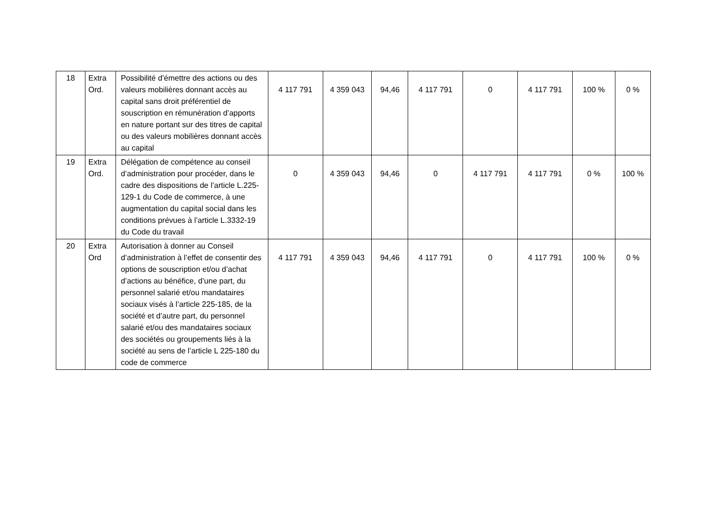| 18 | Extra Ord. | Possibilité d’émettre des actions ou des valeurs mobilières donnant accès au capital sans droit préférentiel de souscription en rémunération d’apports en nature portant sur des titres de capital ou des valeurs mobilières donnant accès au capital | 4 117 791 | 4 359 043 | 94,46 | 4 117 791 | 0 | 4 117 791 | 100 % | 0 % |
| 19 | Extra Ord. | Délégation de compétence au conseil d’administration pour procéder, dans le cadre des dispositions de l’article L.225-129-1 du Code de commerce, à une augmentation du capital social dans les conditions prévues à l’article L.3332-19 du Code du travail | 0 | 4 359 043 | 94,46 | 0 | 4 117 791 | 4 117 791 | 0 % | 100 % |
| 20 | Extra Ord | Autorisation à donner au Conseil d’administration à l’effet de consentir des options de souscription et/ou d’achat d’actions au bénéfice, d’une part, du personnel salarié et/ou mandataires sociaux visés à l’article 225-185, de la société et d’autre part, du personnel salarié et/ou des mandataires sociaux des sociétés ou groupements liés à la société au sens de l’article L 225-180 du code de commerce | 4 117 791 | 4 359 043 | 94,46 | 4 117 791 | 0 | 4 117 791 | 100 % | 0 % |